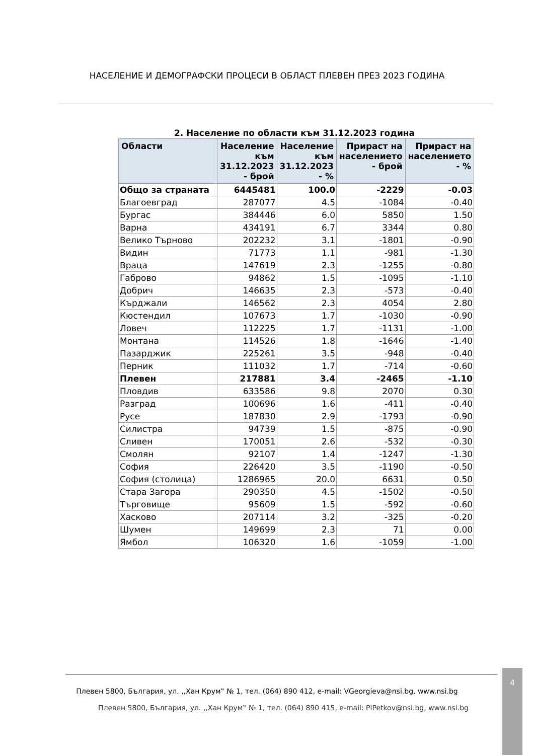НАСЕЛЕНИЕ И ДЕМОГРАФСКИ ПРОЦЕСИ В ОБЛАСТ ПЛЕВЕН ПРЕЗ 2023 ГОДИНА
2. Население по области към 31.12.2023 година
| Области | Население към 31.12.2023 - брой | Население към 31.12.2023 - % | Прираст на населението - брой | Прираст на населението - % |
| --- | --- | --- | --- | --- |
| Общо за страната | 6445481 | 100.0 | -2229 | -0.03 |
| Благоевград | 287077 | 4.5 | -1084 | -0.40 |
| Бургас | 384446 | 6.0 | 5850 | 1.50 |
| Варна | 434191 | 6.7 | 3344 | 0.80 |
| Велико Търново | 202232 | 3.1 | -1801 | -0.90 |
| Видин | 71773 | 1.1 | -981 | -1.30 |
| Враца | 147619 | 2.3 | -1255 | -0.80 |
| Габрово | 94862 | 1.5 | -1095 | -1.10 |
| Добрич | 146635 | 2.3 | -573 | -0.40 |
| Кърджали | 146562 | 2.3 | 4054 | 2.80 |
| Кюстендил | 107673 | 1.7 | -1030 | -0.90 |
| Ловеч | 112225 | 1.7 | -1131 | -1.00 |
| Монтана | 114526 | 1.8 | -1646 | -1.40 |
| Пазарджик | 225261 | 3.5 | -948 | -0.40 |
| Перник | 111032 | 1.7 | -714 | -0.60 |
| Плевен | 217881 | 3.4 | -2465 | -1.10 |
| Пловдив | 633586 | 9.8 | 2070 | 0.30 |
| Разград | 100696 | 1.6 | -411 | -0.40 |
| Русе | 187830 | 2.9 | -1793 | -0.90 |
| Силистра | 94739 | 1.5 | -875 | -0.90 |
| Сливен | 170051 | 2.6 | -532 | -0.30 |
| Смолян | 92107 | 1.4 | -1247 | -1.30 |
| София | 226420 | 3.5 | -1190 | -0.50 |
| София (столица) | 1286965 | 20.0 | 6631 | 0.50 |
| Стара Загора | 290350 | 4.5 | -1502 | -0.50 |
| Търговище | 95609 | 1.5 | -592 | -0.60 |
| Хасково | 207114 | 3.2 | -325 | -0.20 |
| Шумен | 149699 | 2.3 | 71 | 0.00 |
| Ямбол | 106320 | 1.6 | -1059 | -1.00 |
Плевен 5800, България, ул. ,,Хан Крум‟ № 1, тел. (064) 890 412, e-mail: VGeorgieva@nsi.bg, www.nsi.bg
Плевен 5800, България, ул. ,,Хан Крум‟ № 1, тел. (064) 890 415, e-mail: PlPetkov@nsi.bg, www.nsi.bg
4